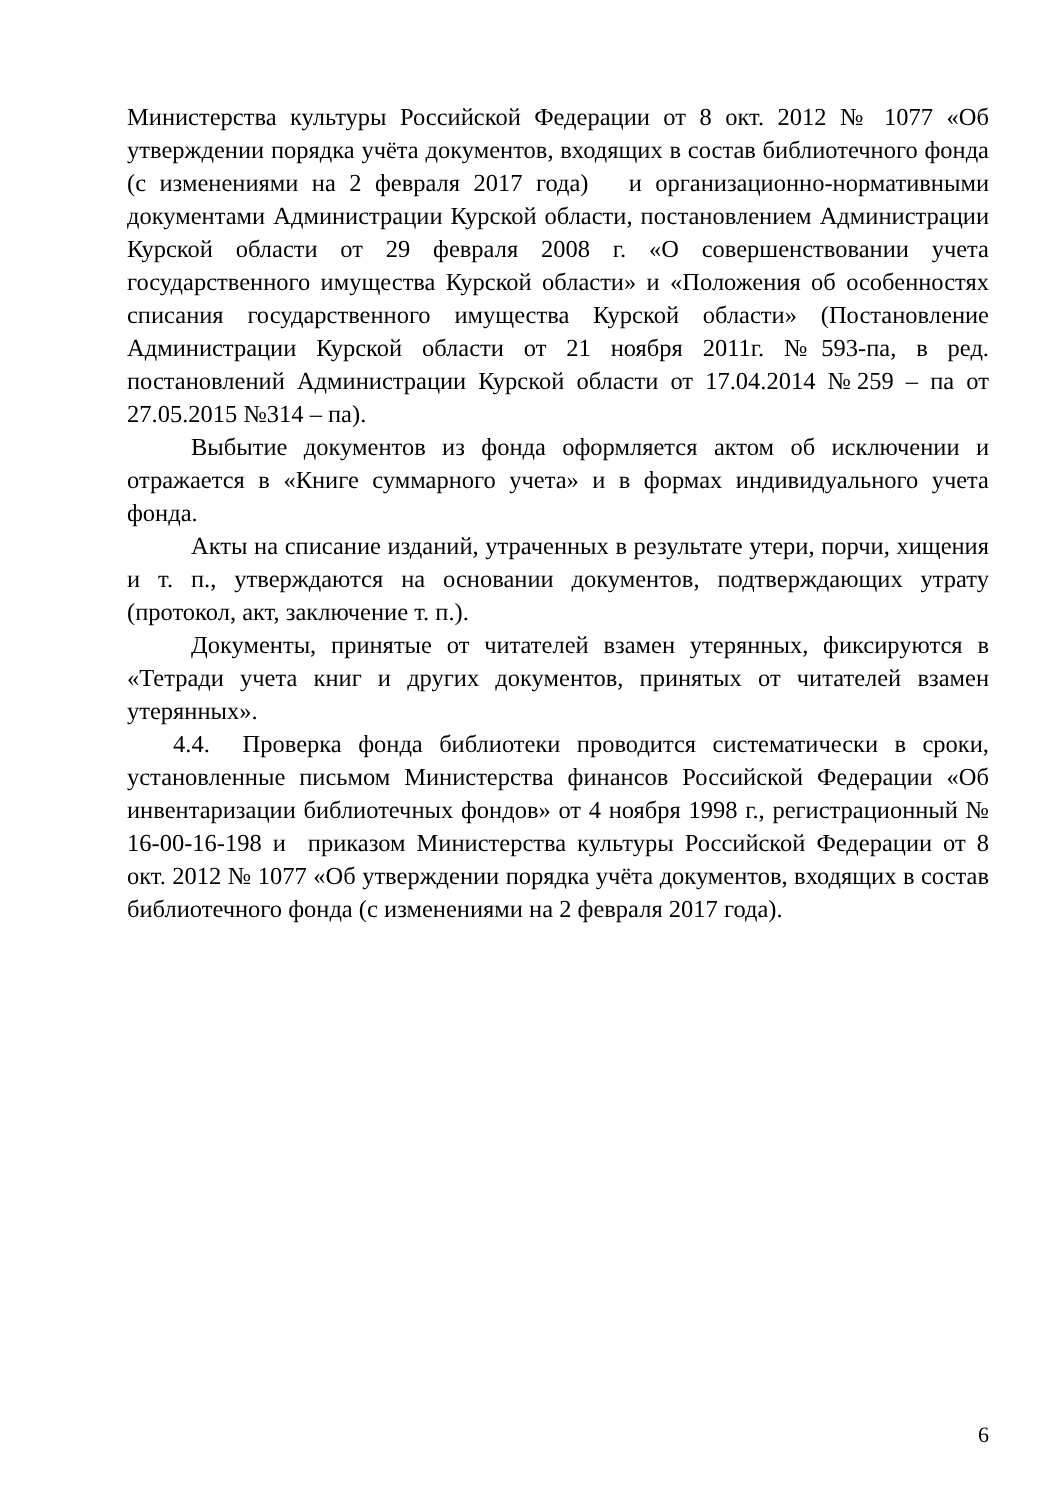Министерства культуры Российской Федерации от 8 окт. 2012 № 1077 «Об утверждении порядка учёта документов, входящих в состав библиотечного фонда (с изменениями на 2 февраля 2017 года) и организационно-нормативными документами Администрации Курской области, постановлением Администрации Курской области от 29 февраля 2008 г. «О совершенствовании учета государственного имущества Курской области» и «Положения об особенностях списания государственного имущества Курской области» (Постановление Администрации Курской области от 21 ноября 2011г. №593-па, в ред. постановлений Администрации Курской области от 17.04.2014 №259 – па от 27.05.2015 №314 – па).
Выбытие документов из фонда оформляется актом об исключении и отражается в «Книге суммарного учета» и в формах индивидуального учета фонда.
Акты на списание изданий, утраченных в результате утери, порчи, хищения и т. п., утверждаются на основании документов, подтверждающих утрату (протокол, акт, заключение т. п.).
Документы, принятые от читателей взамен утерянных, фиксируются в «Тетради учета книг и других документов, принятых от читателей взамен утерянных».
4.4. Проверка фонда библиотеки проводится систематически в сроки, установленные письмом Министерства финансов Российской Федерации «Об инвентаризации библиотечных фондов» от 4 ноября 1998 г., регистрационный № 16-00-16-198 и приказом Министерства культуры Российской Федерации от 8 окт. 2012 № 1077 «Об утверждении порядка учёта документов, входящих в состав библиотечного фонда (с изменениями на 2 февраля 2017 года).
6